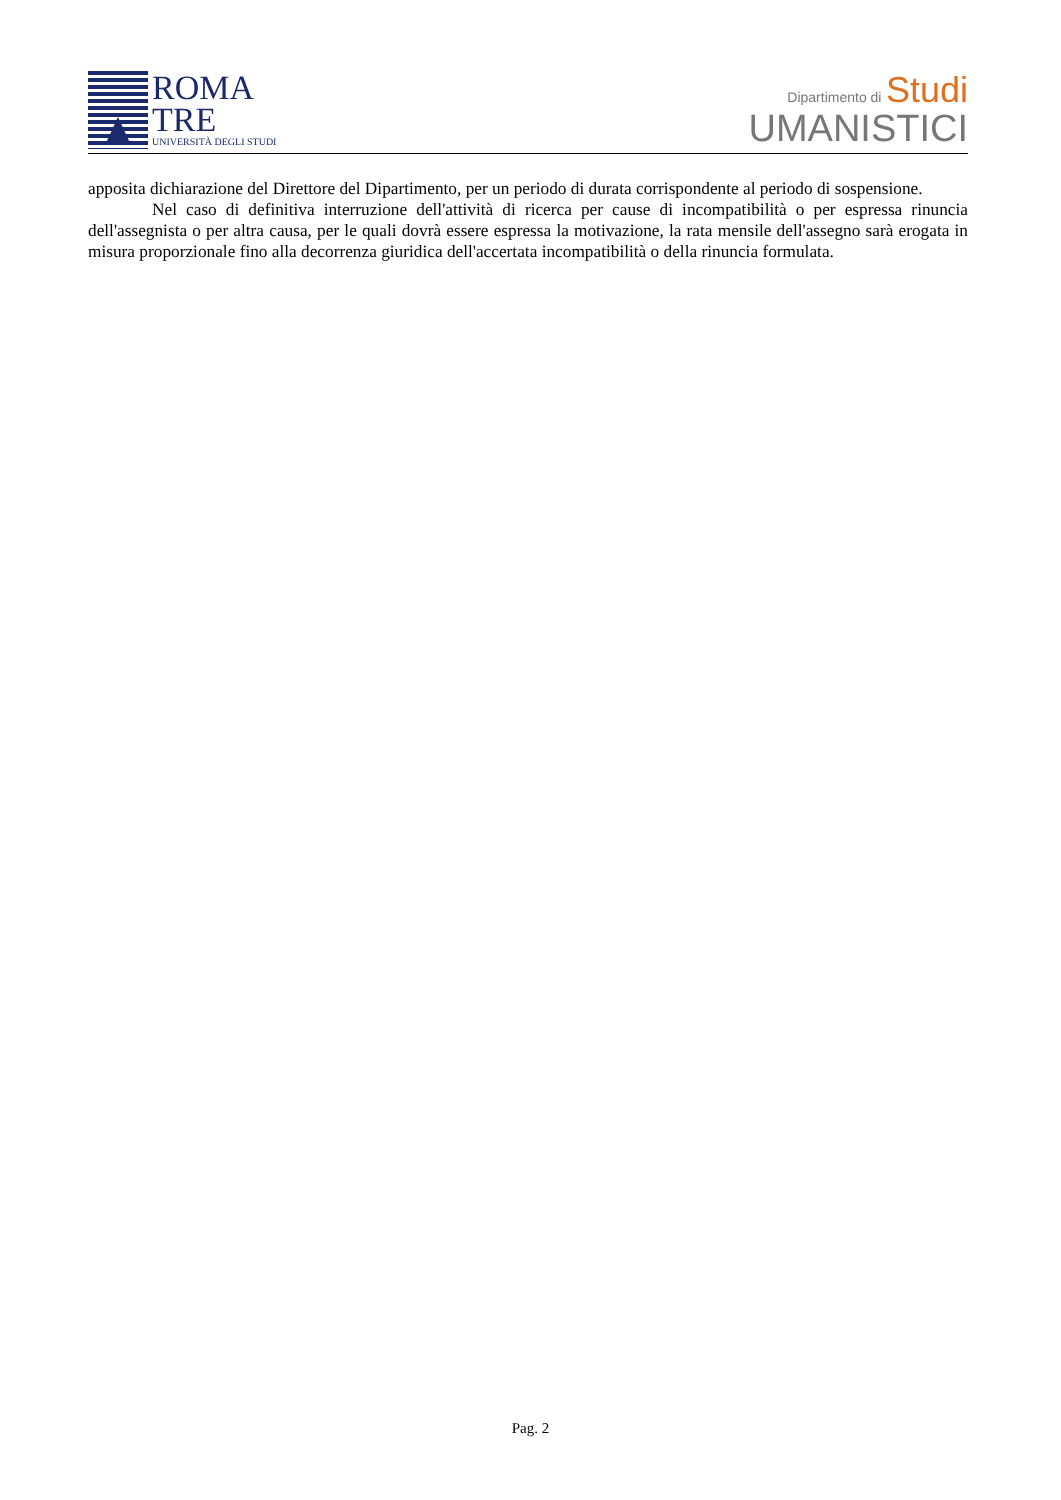ROMA
TRE
UNIVERSITÀ DEGLI STUDI
Dipartimento di Studi
UMANISTICI
apposita dichiarazione del Direttore del Dipartimento, per un periodo di durata corrispondente al periodo di sospensione.
Nel caso di definitiva interruzione dell'attività di ricerca per cause di incompatibilità o per espressa rinuncia dell'assegnista o per altra causa, per le quali dovrà essere espressa la motivazione, la rata mensile dell'assegno sarà erogata in misura proporzionale fino alla decorrenza giuridica dell'accertata incompatibilità o della rinuncia formulata.
Pag. 2